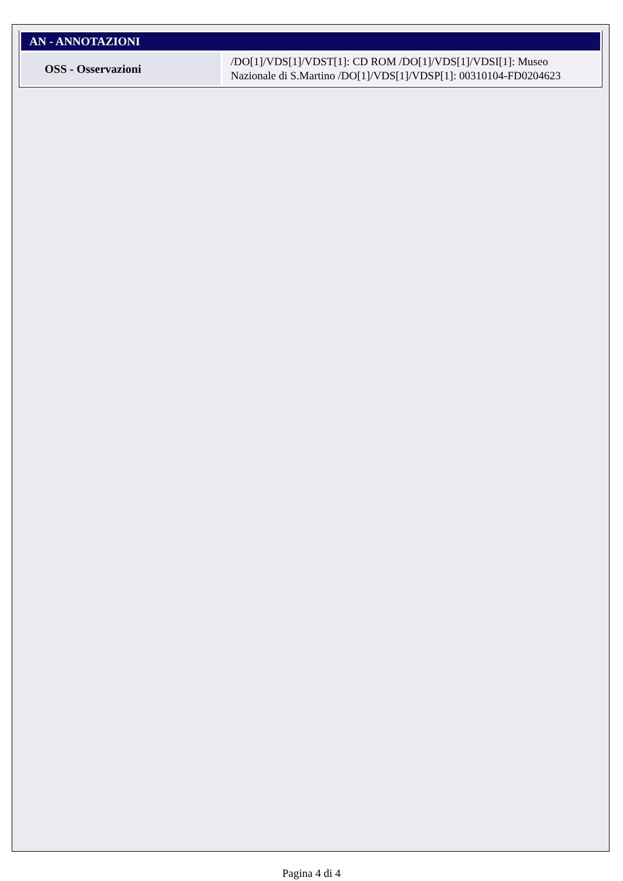| AN - ANNOTAZIONI | |
| --- | --- |
| OSS - Osservazioni | /DO[1]/VDS[1]/VDST[1]: CD ROM /DO[1]/VDS[1]/VDSI[1]: Museo Nazionale di S.Martino /DO[1]/VDS[1]/VDSP[1]: 00310104-FD0204623 |
Pagina 4 di 4